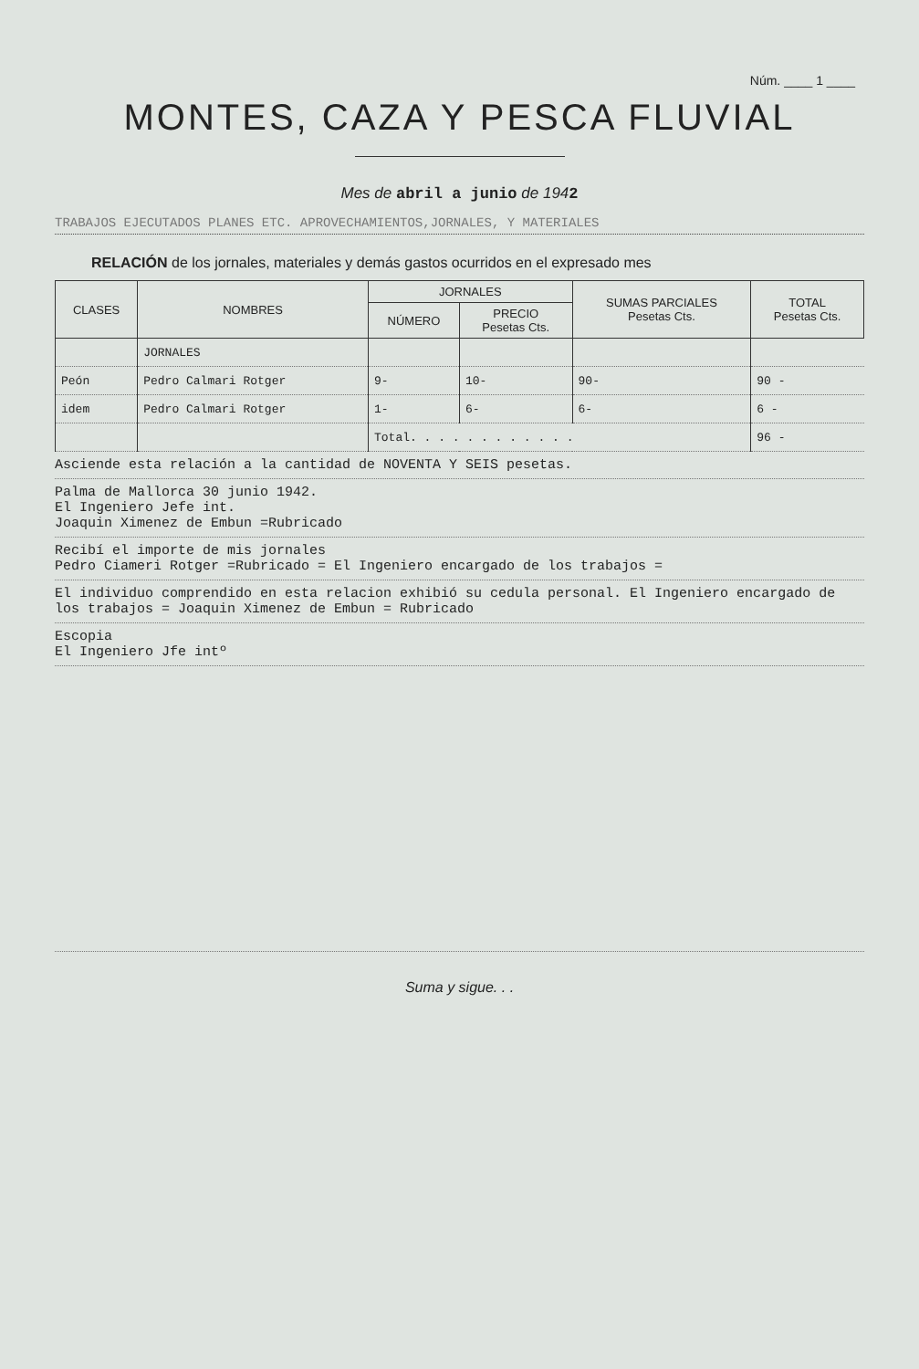Núm. ____ 1 ____
MONTES, CAZA Y PESCA FLUVIAL
Mes de abril a junio de 1942
TRABAJOS EJECUTADOS PLANES ETC. APROVECHAMIENTOS,JORNALES, Y MATERIALES
RELACIÓN de los jornales, materiales y demás gastos ocurridos en el expresado mes
| CLASES | NOMBRES | JORNALES | | SUMAS PARCIALES Pesetas Cts. | TOTAL Pesetas Cts. |
| --- | --- | --- | --- | --- | --- |
| | | NÚMERO | PRECIO Pesetas Cts. | | |
| | JORNALES | | | | |
| Peón | Pedro Calmari Rotger | 9- | 10- | 90- | 90 - |
| idem | Pedro Calmari Rotger | 1- | 6- | 6- | 6 - |
| | | Total. . . . . . . . . . . . | | | 96 - |
Asciende esta relación a la cantidad de NOVENTA Y SEIS pesetas.
Palma de Mallorca 30 junio 1942.
El Ingeniero Jefe int.
Joaquin Ximenez de Embun =Rubricado
Recibí el importe de mis jornales
Pedro Ciameri Rotger =Rubricado = El Ingeniero encargado de los trabajos =
El individuo comprendido en esta relacion exhibió su cedula personal. El Ingeniero encargado de los trabajos = Joaquin Ximenez de Embun = Rubricado
Escopia
El Ingeniero Jfe intº
Suma y sigue. . .